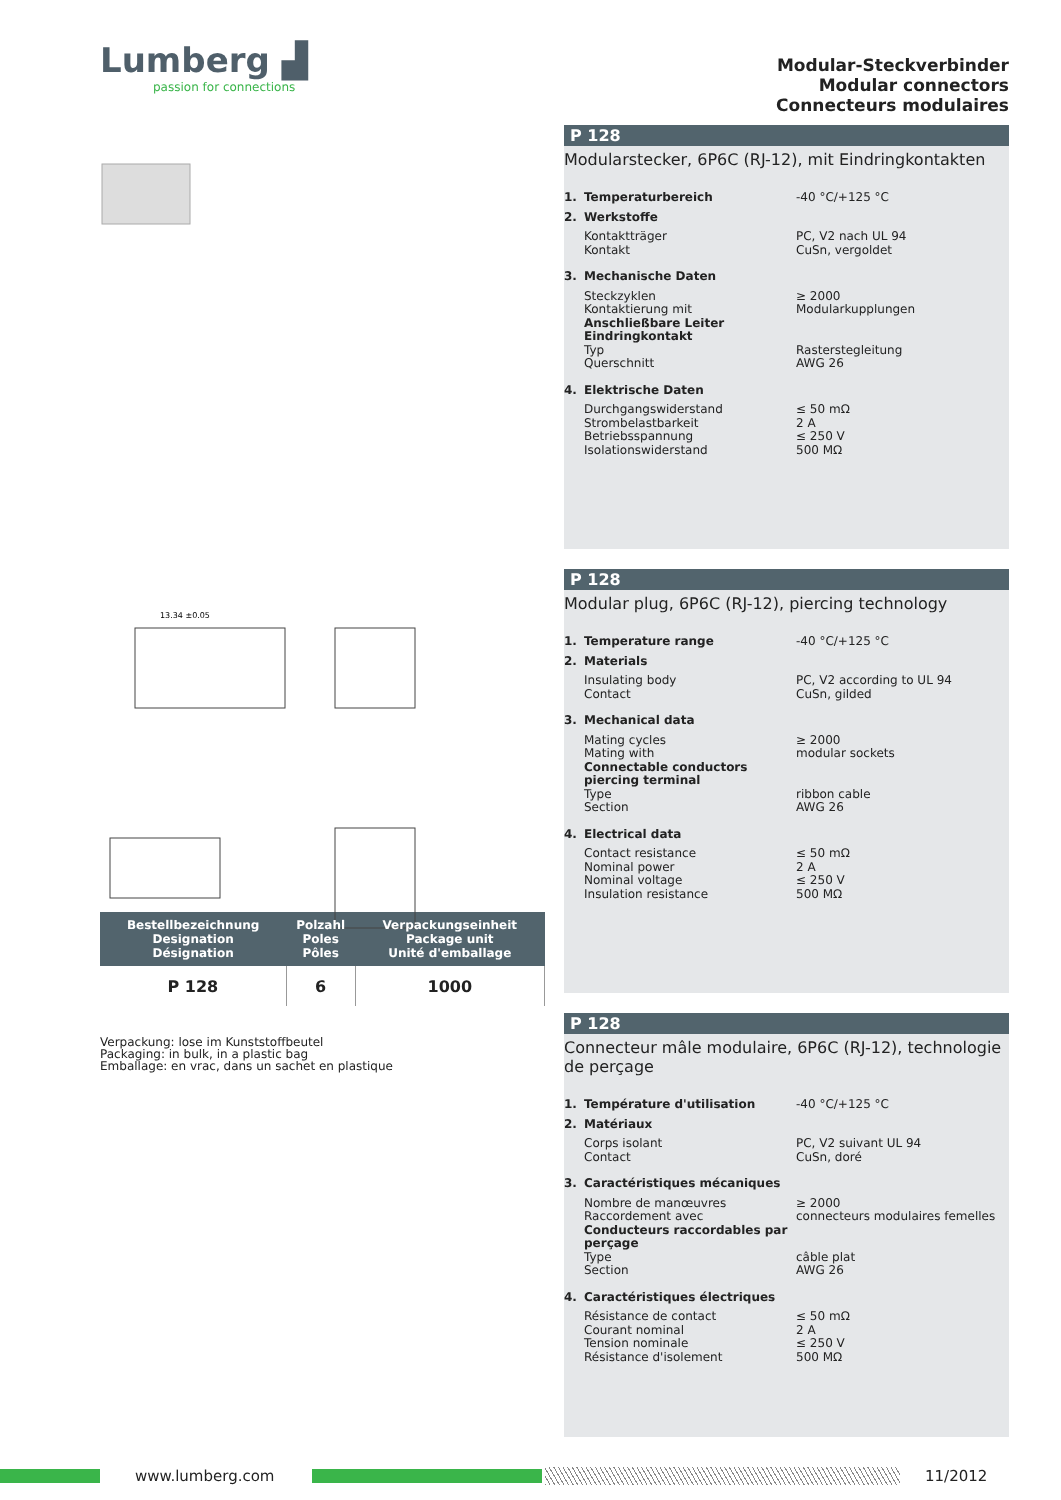Lumberg ▟
passion for connections
13.34 ±0.05
| Bestellbezeichnung Designation Désignation | Polzahl Poles Pôles | Verpackungseinheit Package unit Unité d'emballage |
| --- | --- | --- |
| P 128 | 6 | 1000 |
Verpackung: lose im Kunststoffbeutel
Packaging: in bulk, in a plastic bag
Emballage: en vrac, dans un sachet en plastique
Modular-Steckverbinder
Modular connectors
Connecteurs modulaires
P 128
Modularstecker, 6P6C (RJ-12), mit Eindringkontakten
1. Temperaturbereich -40 °C/+125 °C
2. Werkstoffe
Kontaktträger PC, V2 nach UL 94
Kontakt CuSn, vergoldet
3. Mechanische Daten
Steckzyklen ≥ 2000
Kontaktierung mit Modularkupplungen
Anschließbare Leiter Eindringkontakt
Typ Rasterstegleitung
Querschnitt AWG 26
4. Elektrische Daten
Durchgangswiderstand ≤ 50 mΩ
Strombelastbarkeit 2 A
Betriebsspannung ≤ 250 V
Isolationswiderstand 500 MΩ
P 128
Modular plug, 6P6C (RJ-12), piercing technology
1. Temperature range -40 °C/+125 °C
2. Materials
Insulating body PC, V2 according to UL 94
Contact CuSn, gilded
3. Mechanical data
Mating cycles ≥ 2000
Mating with modular sockets
Connectable conductors piercing terminal
Type ribbon cable
Section AWG 26
4. Electrical data
Contact resistance ≤ 50 mΩ
Nominal power 2 A
Nominal voltage ≤ 250 V
Insulation resistance 500 MΩ
P 128
Connecteur mâle modulaire, 6P6C (RJ-12), technologie de perçage
1. Température d'utilisation -40 °C/+125 °C
2. Matériaux
Corps isolant PC, V2 suivant UL 94
Contact CuSn, doré
3. Caractéristiques mécaniques
Nombre de manœuvres ≥ 2000
Raccordement avec connecteurs modulaires femelles
Conducteurs raccordables par perçage
Type câble plat
Section AWG 26
4. Caractéristiques électriques
Résistance de contact ≤ 50 mΩ
Courant nominal 2 A
Tension nominale ≤ 250 V
Résistance d'isolement 500 MΩ
www.lumberg.com 11/2012